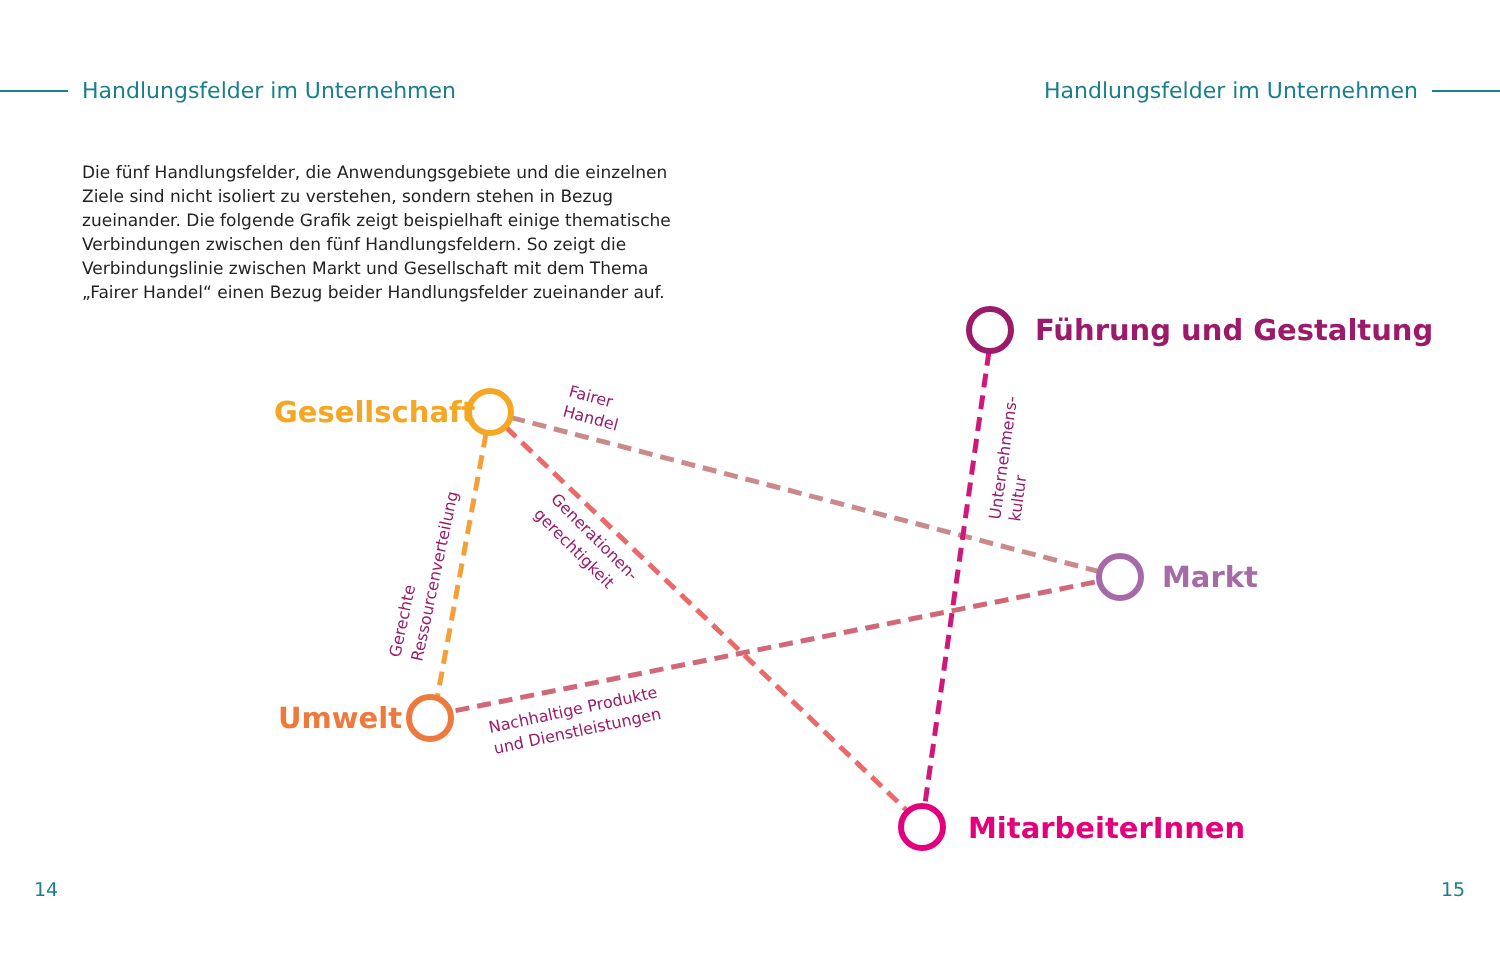Handlungsfelder im Unternehmen Handlungsfelder im Unternehmen
Die fünf Handlungsfelder, die Anwendungsgebiete und die einzelnen Ziele sind nicht isoliert zu verstehen, sondern stehen in Bezug zueinander. Die folgende Grafik zeigt beispielhaft einige thematische Verbindungen zwischen den fünf Handlungsfeldern. So zeigt die Verbindungslinie zwischen Markt und Gesellschaft mit dem Thema „Fairer Handel“ einen Bezug beider Handlungsfelder zueinander auf.
Führung und Gestaltung
Gesellschaft
Markt
Umwelt
MitarbeiterInnen
Fairer
Handel
Gerechte
Ressourcenverteilung
Generationen-
gerechtigkeit
Unternehmens-
kultur
Nachhaltige Produkte
und Dienstleistungen
14 15